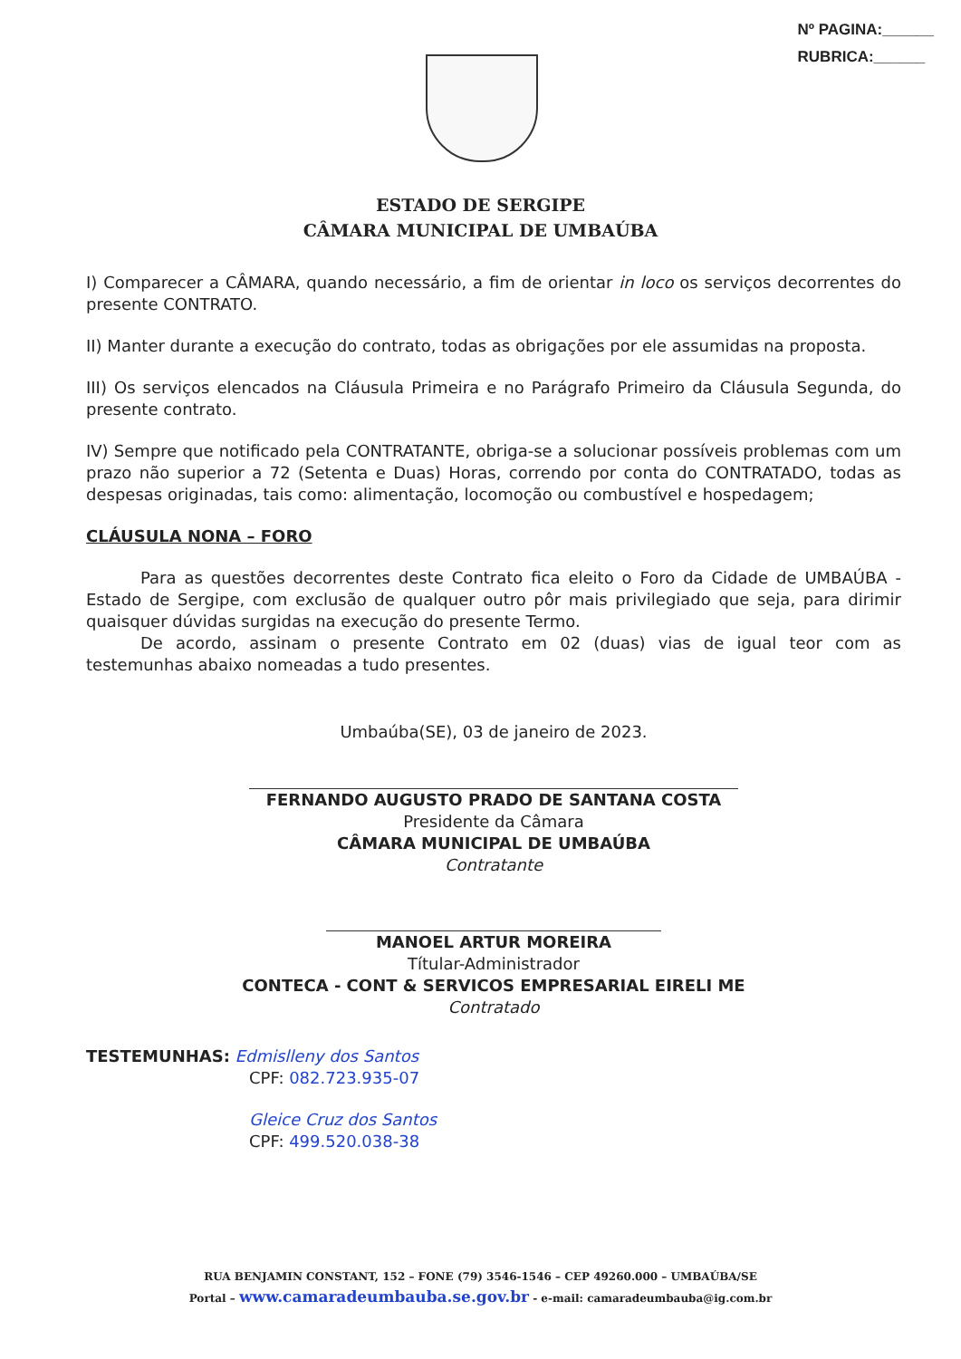Nº PAGINA:______
RUBRICA:______
ESTADO DE SERGIPE
CÂMARA MUNICIPAL DE UMBAÚBA
I) Comparecer a CÂMARA, quando necessário, a fim de orientar in loco os serviços decorrentes do presente CONTRATO.
II) Manter durante a execução do contrato, todas as obrigações por ele assumidas na proposta.
III) Os serviços elencados na Cláusula Primeira e no Parágrafo Primeiro da Cláusula Segunda, do presente contrato.
IV) Sempre que notificado pela CONTRATANTE, obriga-se a solucionar possíveis problemas com um prazo não superior a 72 (Setenta e Duas) Horas, correndo por conta do CONTRATADO, todas as despesas originadas, tais como: alimentação, locomoção ou combustível e hospedagem;
CLÁUSULA NONA – FORO
Para as questões decorrentes deste Contrato fica eleito o Foro da Cidade de UMBAÚBA - Estado de Sergipe, com exclusão de qualquer outro pôr mais privilegiado que seja, para dirimir quaisquer dúvidas surgidas na execução do presente Termo.
De acordo, assinam o presente Contrato em 02 (duas) vias de igual teor com as testemunhas abaixo nomeadas a tudo presentes.
Umbaúba(SE), 03 de janeiro de 2023.
FERNANDO AUGUSTO PRADO DE SANTANA COSTA
Presidente da Câmara
CÂMARA MUNICIPAL DE UMBAÚBA
Contratante
MANOEL ARTUR MOREIRA
Títular-Administrador
CONTECA - CONT & SERVICOS EMPRESARIAL EIRELI ME
Contratado
TESTEMUNHAS: Edmislleny dos Santos
CPF: 082.723.935-07
Gleice Cruz dos Santos
CPF: 499.520.038-38
RUA BENJAMIN CONSTANT, 152 – FONE (79) 3546-1546 – CEP 49260.000 – UMBAÚBA/SE
Portal – www.camaradeumbauba.se.gov.br - e-mail: camaradeumbauba@ig.com.br